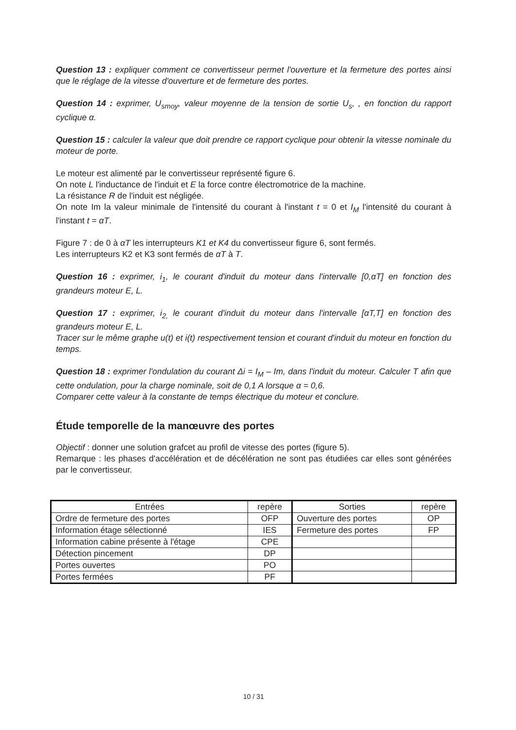Question 13 : expliquer comment ce convertisseur permet l'ouverture et la fermeture des portes ainsi que le réglage de la vitesse d'ouverture et de fermeture des portes.
Question 14 : exprimer, U<sub>smoy</sub>, valeur moyenne de la tension de sortie U<sub>s</sub>, , en fonction du rapport cyclique α.
Question 15 : calculer la valeur que doit prendre ce rapport cyclique pour obtenir la vitesse nominale du moteur de porte.
Le moteur est alimenté par le convertisseur représenté figure 6.
On note L l'inductance de l'induit et E la force contre électromotrice de la machine.
La résistance R de l'induit est négligée.
On note Im la valeur minimale de l'intensité du courant à l'instant t = 0 et I<sub>M</sub> l'intensité du courant à l'instant t = αT.
Figure 7 : de 0 à αT les interrupteurs K1 et K4 du convertisseur figure 6, sont fermés.
Les interrupteurs K2 et K3 sont fermés de αT à T.
Question 16 : exprimer, i<sub>1</sub>, le courant d'induit du moteur dans l'intervalle [0,αT] en fonction des grandeurs moteur E, L.
Question 17 : exprimer, i<sub>2,</sub> le courant d'induit du moteur dans l'intervalle [αT,T] en fonction des grandeurs moteur E, L.
Tracer sur le même graphe u(t) et i(t) respectivement tension et courant d'induit du moteur en fonction du temps.
Question 18 : exprimer l'ondulation du courant Δi = I<sub>M</sub> – Im, dans l'induit du moteur. Calculer T afin que cette ondulation, pour la charge nominale, soit de 0,1 A lorsque α = 0,6.
Comparer cette valeur à la constante de temps électrique du moteur et conclure.
Étude temporelle de la manœuvre des portes
Objectif : donner une solution grafcet au profil de vitesse des portes (figure 5).
Remarque : les phases d'accélération et de décélération ne sont pas étudiées car elles sont générées par le convertisseur.
| Entrées | repère | Sorties | repère |
| --- | --- | --- | --- |
| Ordre de fermeture des portes | OFP | Ouverture des portes | OP |
| Information étage sélectionné | IES | Fermeture des portes | FP |
| Information cabine présente à l'étage | CPE | | |
| Détection pincement | DP | | |
| Portes ouvertes | PO | | |
| Portes fermées | PF | | |
10 / 31